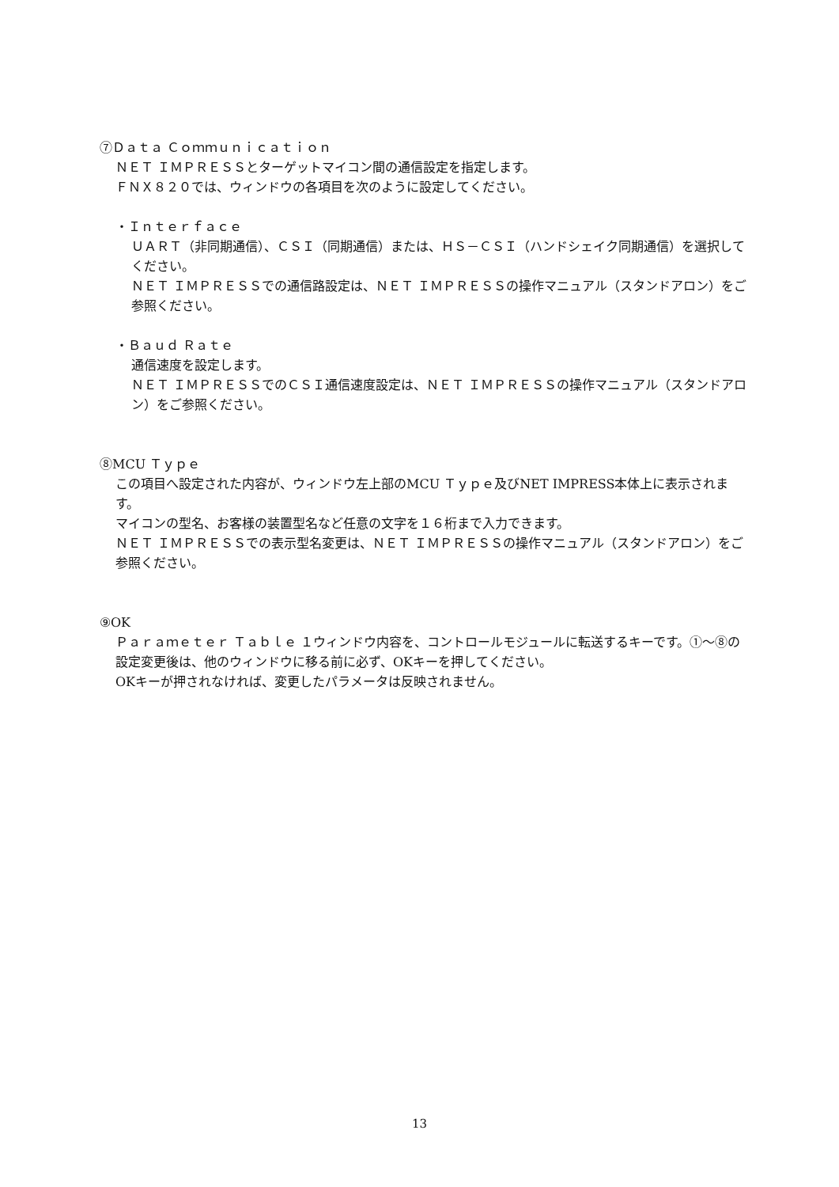⑦Ｄａｔａ Ｃｏｍｍｕｎｉｃａｔｉｏｎ
ＮＥＴ ＩＭＰＲＥＳＳとターゲットマイコン間の通信設定を指定します。
ＦＮＸ８２０では、ウィンドウの各項目を次のように設定してください。
・Ｉｎｔｅｒｆａｃｅ
ＵＡＲＴ（非同期通信）、ＣＳＩ（同期通信）または、ＨＳ－ＣＳＩ（ハンドシェイク同期通信）を選択してください。
ＮＥＴ ＩＭＰＲＥＳＳでの通信路設定は、ＮＥＴ ＩＭＰＲＥＳＳの操作マニュアル（スタンドアロン）をご参照ください。
・Ｂａｕｄ Ｒａｔｅ
通信速度を設定します。
ＮＥＴ ＩＭＰＲＥＳＳでのＣＳＩ通信速度設定は、ＮＥＴ ＩＭＰＲＥＳＳの操作マニュアル（スタンドアロン）をご参照ください。
⑧MCU Ｔｙｐｅ
この項目へ設定された内容が、ウィンドウ左上部のMCU Ｔｙｐｅ及びNET IMPRESS本体上に表示されます。
マイコンの型名、お客様の装置型名など任意の文字を１６桁まで入力できます。
ＮＥＴ ＩＭＰＲＥＳＳでの表示型名変更は、ＮＥＴ ＩＭＰＲＥＳＳの操作マニュアル（スタンドアロン）をご参照ください。
⑨OK
Ｐａｒａｍｅｔｅｒ Ｔａｂｌｅ １ウィンドウ内容を、コントロールモジュールに転送するキーです。①～⑧の設定変更後は、他のウィンドウに移る前に必ず、OKキーを押してください。
OKキーが押されなければ、変更したパラメータは反映されません。
13